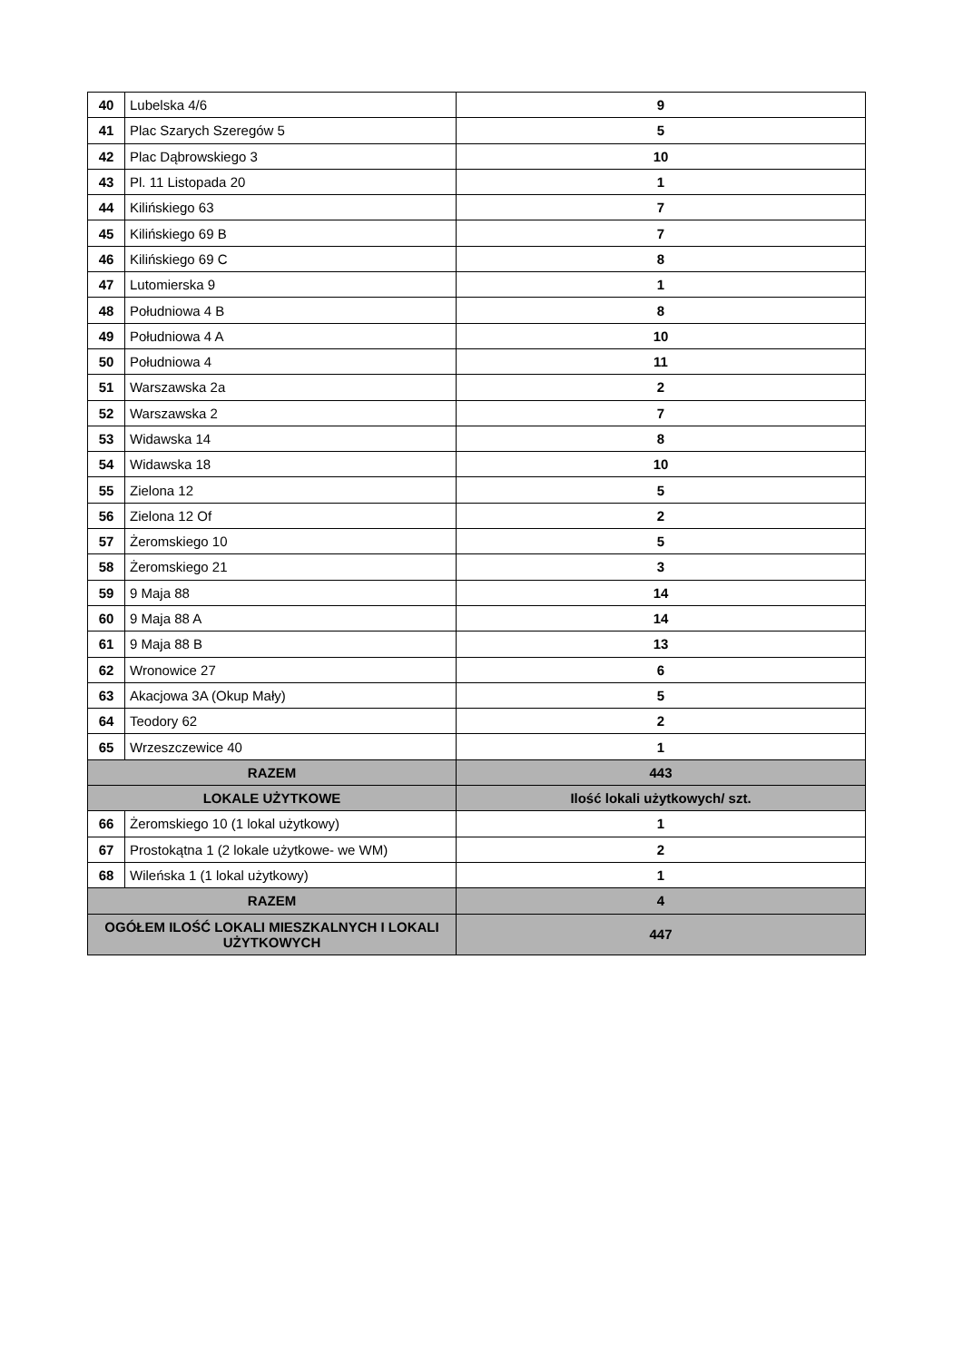| 40 | Lubelska 4/6 | 9 |
| 41 | Plac Szarych Szeregów 5 | 5 |
| 42 | Plac Dąbrowskiego 3 | 10 |
| 43 | Pl. 11 Listopada 20 | 1 |
| 44 | Kilińskiego 63 | 7 |
| 45 | Kilińskiego 69 B | 7 |
| 46 | Kilińskiego 69 C | 8 |
| 47 | Lutomierska 9 | 1 |
| 48 | Południowa 4 B | 8 |
| 49 | Południowa 4 A | 10 |
| 50 | Południowa 4 | 11 |
| 51 | Warszawska 2a | 2 |
| 52 | Warszawska 2 | 7 |
| 53 | Widawska 14 | 8 |
| 54 | Widawska 18 | 10 |
| 55 | Zielona 12 | 5 |
| 56 | Zielona 12 Of | 2 |
| 57 | Żeromskiego 10 | 5 |
| 58 | Żeromskiego 21 | 3 |
| 59 | 9 Maja 88 | 14 |
| 60 | 9 Maja 88 A | 14 |
| 61 | 9 Maja 88 B | 13 |
| 62 | Wronowice 27 | 6 |
| 63 | Akacjowa 3A (Okup Mały) | 5 |
| 64 | Teodory 62 | 2 |
| 65 | Wrzeszczewice 40 | 1 |
| RAZEM | | 443 |
| LOKALE UŻYTKOWE | | Ilość lokali użytkowych/ szt. |
| 66 | Żeromskiego 10 (1 lokal użytkowy) | 1 |
| 67 | Prostokątna 1 (2 lokale użytkowe- we WM) | 2 |
| 68 | Wileńska 1 (1 lokal użytkowy) | 1 |
| RAZEM | | 4 |
| OGÓŁEM ILOŚĆ LOKALI MIESZKALNYCH I LOKALI UŻYTKOWYCH | | 447 |